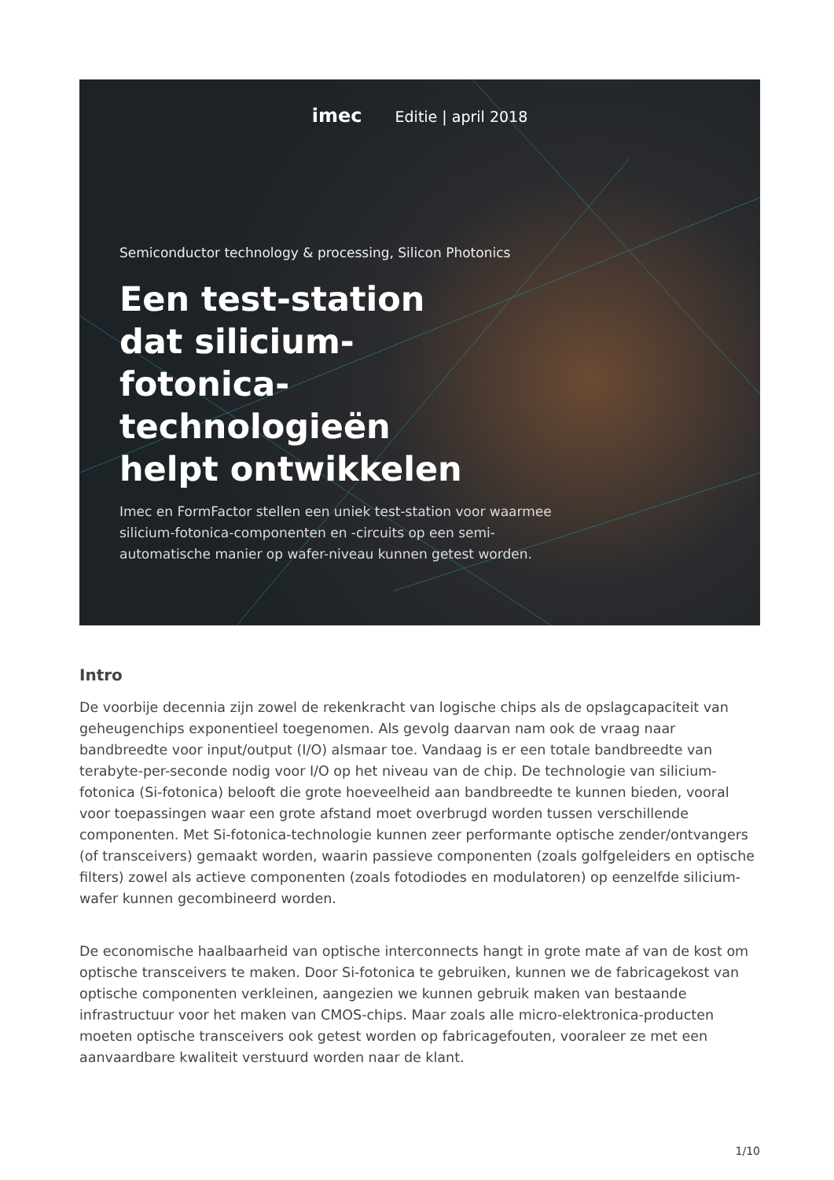imec Editie | april 2018
Semiconductor technology & processing, Silicon Photonics
Een test-station dat silicium-fotonica-technologieën helpt ontwikkelen
Imec en FormFactor stellen een uniek test-station voor waarmee silicium-fotonica-componenten en -circuits op een semi-automatische manier op wafer-niveau kunnen getest worden.
Intro
De voorbije decennia zijn zowel de rekenkracht van logische chips als de opslagcapaciteit van geheugenchips exponentieel toegenomen. Als gevolg daarvan nam ook de vraag naar bandbreedte voor input/output (I/O) alsmaar toe. Vandaag is er een totale bandbreedte van terabyte-per-seconde nodig voor I/O op het niveau van de chip. De technologie van silicium-fotonica (Si-fotonica) belooft die grote hoeveelheid aan bandbreedte te kunnen bieden, vooral voor toepassingen waar een grote afstand moet overbrugd worden tussen verschillende componenten. Met Si-fotonica-technologie kunnen zeer performante optische zender/ontvangers (of transceivers) gemaakt worden, waarin passieve componenten (zoals golfgeleiders en optische filters) zowel als actieve componenten (zoals fotodiodes en modulatoren) op eenzelfde silicium-wafer kunnen gecombineerd worden.
De economische haalbaarheid van optische interconnects hangt in grote mate af van de kost om optische transceivers te maken. Door Si-fotonica te gebruiken, kunnen we de fabricagekost van optische componenten verkleinen, aangezien we kunnen gebruik maken van bestaande infrastructuur voor het maken van CMOS-chips. Maar zoals alle micro-elektronica-producten moeten optische transceivers ook getest worden op fabricagefouten, vooraleer ze met een aanvaardbare kwaliteit verstuurd worden naar de klant.
1/10